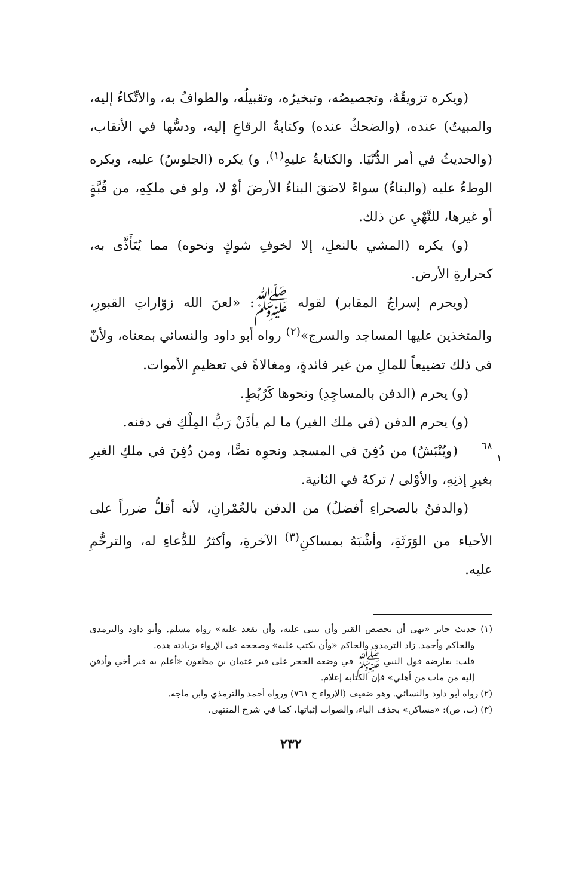(ويكره تزويقُهُ، وتجصيصُه، وتبخيرُه، وتقبيلُه، والطوافُ به، والاتِّكاءُ إليه، والمبيتُ) عنده، (والضحكُ عنده) وكتابةُ الرقاعِ إليه، ودسُّها في الأنقاب، (والحديثُ في أمر الدُّنْيَا. والكتابةُ عليهِ<sup>(١)</sup>، و) يكره (الجلوسُ) عليه، ويكره الوطءُ عليه (والبناءُ) سواءً لاصَقَ البناءُ الأرضَ أوْ لا، ولو في ملكِهِ، من قُبَّةٍ أو غيرها، للنَّهْيِ عن ذلك.
(و) يكره (المشي بالنعلِ، إلا لخوفِ شوكٍ ونحوه) مما يُتَأَذَّى به، كحرارةِ الأرض.
(ويحرم إسراجُ المقابر) لقوله ﷺ: «لعنَ الله زوّاراتِ القبورِ، والمتخذين عليها المساجد والسرج»<sup>(٢)</sup> رواه أبو داود والنسائي بمعناه، ولأنّ في ذلك تضييعاً للمالِ من غير فائدةٍ، ومغالاةً في تعظيمِ الأموات.
(و) يحرم (الدفن بالمساجِدِ) ونحوها كَرُبُطٍ.
(و) يحرم الدفن (في ملك الغير) ما لم يأذَنْ رَبُّ المِلْكِ في دفنه.
(ويُنْبَشُ) من دُفِنَ في المسجد ونحوِه نصًّا، ومن دُفِنَ في ملكِ ٦٨
١ الغيرِ بغيرِ إذنِهِ، والأوْلى / تركهُ في الثانية.
(والدفنُ بالصحراءِ أفضلُ) من الدفن بالعُمْرانِ، لأنه أقلُّ ضرراً على الأحياء من الوَرَثَةِ، وأشْبَهُ بمساكنِ<sup>(٣)</sup> الآخرةِ، وأكثرُ للدُّعاءِ له، والترحُّمِ عليه.
(١) حديث جابر «نهى أن يجصص القبر وأن يبنى عليه، وأن يقعد عليه» رواه مسلم. وأبو داود والترمذي والحاكم وأحمد. زاد الترمذي والحاكم «وأن يكتب عليه» وصححه في الإرواء بزيادته هذه.
قلت: يعارضه قول النبي ﷺ في وضعه الحجر على قبر عثمان بن مظعون «أعلم به قبر أخي وأدفن إليه من مات من أهلي» فإن الكتابة إعلام.
(٢) رواه أبو داود والنسائي. وهو ضعيف (الإرواء ح ٧٦١) ورواه أحمد والترمذي وابن ماجه.
(٣) (ب، ص): «مساكن» بحذف الباء، والصواب إثباتها، كما في شرح المنتهى.
٢٣٢